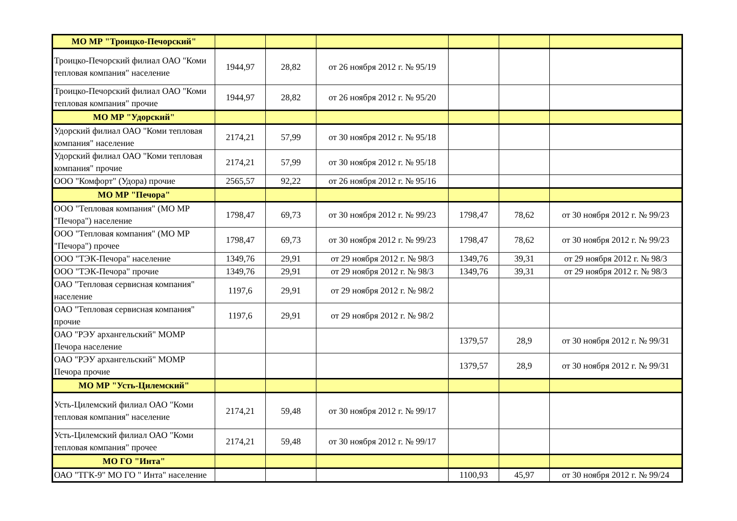| МО МР "Троицко-Печорский" | | | | | | |
| Троицко-Печорский филиал ОАО "Коми тепловая компания" население | 1944,97 | 28,82 | от 26 ноября 2012 г. № 95/19 | | | |
| Троицко-Печорский филиал ОАО "Коми тепловая компания" прочие | 1944,97 | 28,82 | от 26 ноября 2012 г. № 95/20 | | | |
| МО МР "Удорский" | | | | | | |
| Удорский филиал ОАО "Коми тепловая компания" население | 2174,21 | 57,99 | от 30 ноября 2012 г. № 95/18 | | | |
| Удорский филиал ОАО "Коми тепловая компания" прочие | 2174,21 | 57,99 | от 30 ноября 2012 г. № 95/18 | | | |
| ООО "Комфорт" (Удора) прочие | 2565,57 | 92,22 | от 26 ноября 2012 г. № 95/16 | | | |
| МО МР "Печора" | | | | | | |
| ООО "Тепловая компания" (МО МР "Печора") население | 1798,47 | 69,73 | от 30 ноября 2012 г. № 99/23 | 1798,47 | 78,62 | от 30 ноября 2012 г. № 99/23 |
| ООО "Тепловая компания" (МО МР "Печора") прочее | 1798,47 | 69,73 | от 30 ноября 2012 г. № 99/23 | 1798,47 | 78,62 | от 30 ноября 2012 г. № 99/23 |
| ООО "ТЭК-Печора" население | 1349,76 | 29,91 | от 29 ноября 2012 г. № 98/3 | 1349,76 | 39,31 | от 29 ноября 2012 г. № 98/3 |
| ООО "ТЭК-Печора" прочие | 1349,76 | 29,91 | от 29 ноября 2012 г. № 98/3 | 1349,76 | 39,31 | от 29 ноября 2012 г. № 98/3 |
| ОАО "Тепловая сервисная компания" население | 1197,6 | 29,91 | от 29 ноября 2012 г. № 98/2 | | | |
| ОАО "Тепловая сервисная компания" прочие | 1197,6 | 29,91 | от 29 ноября 2012 г. № 98/2 | | | |
| ОАО "РЭУ архангельский" МОМР Печора население | | | | 1379,57 | 28,9 | от 30 ноября 2012 г. № 99/31 |
| ОАО "РЭУ архангельский" МОМР Печора прочие | | | | 1379,57 | 28,9 | от 30 ноября 2012 г. № 99/31 |
| МО МР "Усть-Цилемский" | | | | | | |
| Усть-Цилемский филиал ОАО "Коми тепловая компания" население | 2174,21 | 59,48 | от 30 ноября 2012 г. № 99/17 | | | |
| Усть-Цилемский филиал ОАО "Коми тепловая компания" прочее | 2174,21 | 59,48 | от 30 ноября 2012 г. № 99/17 | | | |
| МО ГО "Инта" | | | | | | |
| ОАО "ТГК-9" МО ГО " Инта" население | | | | 1100,93 | 45,97 | от 30 ноября 2012 г. № 99/24 |